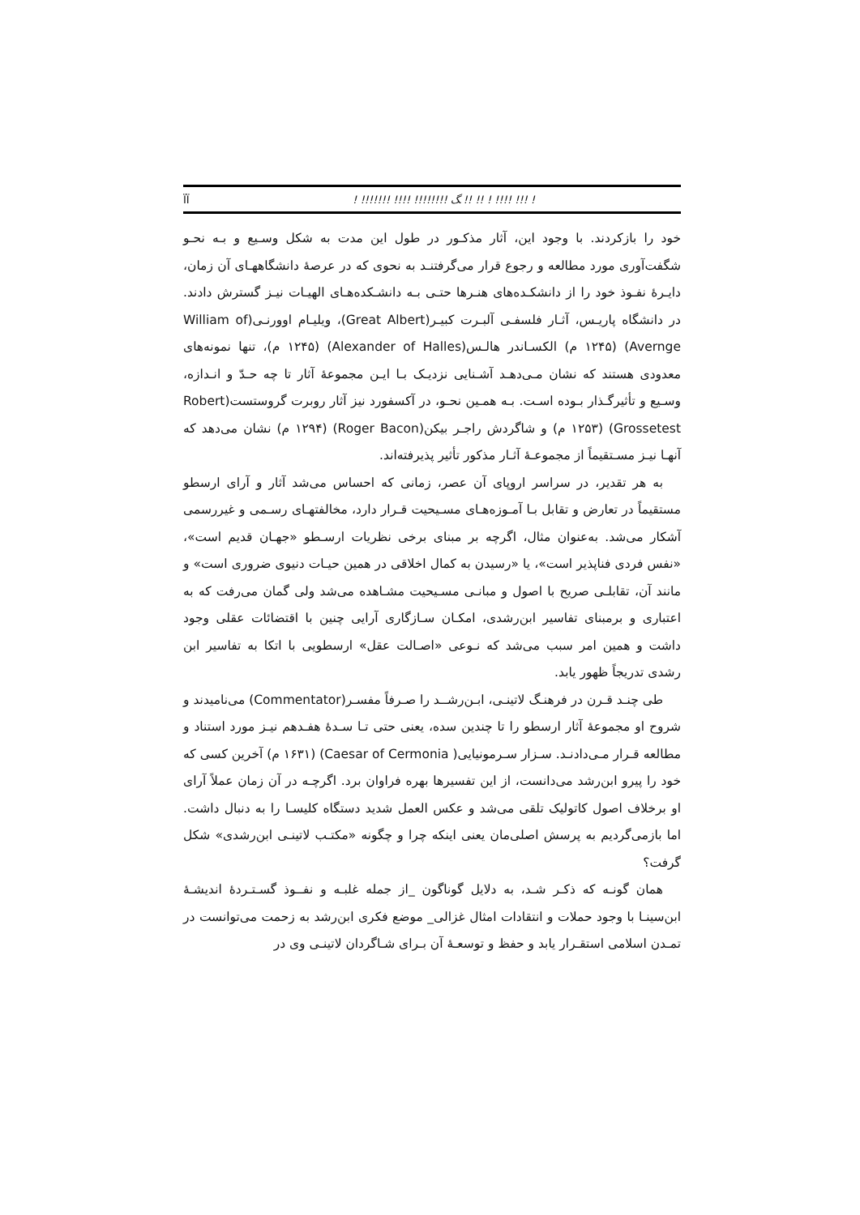! !!! !!!! ! !! !! ﮓ !!!!!!!! !!!! !!!!!!! ! ÏÏ
خود را بازکردند. با وجود این، آثار مذکـور در طول این مدت به شکل وسـیع و بـه نحـو شگفت‌آوری مورد مطالعه و رجوع قرار می‌گرفتنـد به نحوی که در عرصهٔ دانشگاههـای آن زمان، دایـرهٔ نفـوذ خود را از دانشکـده‌های هنـرها حتـی بـه دانشـکده‌هـای الهیـات نیـز گسترش دادند. در دانشگاه پاریـس، آثـار فلسفـی آلبـرت کبیـر(Great Albert)، ویلیـام اوورنـی(William of Avernge) (۱۲۴۵ م) الکسـاندر هالـس(Alexander of Halles) (۱۲۴۵ م)، تنها نمونه‌های معدودی هستند که نشان مـی‌دهـد آشـنایی نزدیـک بـا ایـن مجموعهٔ آثار تا چه حـدّ و انـدازه، وسـیع و تأثیرگـذار بـوده اسـت. بـه همـین نحـو، در آکسفورد نیز آثار روبرت گروستست(Robert Grossetest) (۱۲۵۳ م) و شاگردش راجـر بیکن(Roger Bacon) (۱۲۹۴ م) نشان می‌دهد که آنهـا نیـز مسـتقیماً از مجموعـهٔ آثـار مذکور تأثیر پذیرفته‌اند.
به هر تقدیر، در سراسر اروپای آن عصر، زمانی که احساس می‌شد آثار و آرای ارسطو مستقیماً در تعارض و تقابل بـا آمـوزه‌هـای مسـیحیت قـرار دارد، مخالفتهـای رسـمی و غیررسمی آشکار می‌شد. به‌عنوان مثال، اگرچه بر مبنای برخی نظریات ارسـطو «جهـان قدیم است»، «نفس فردی فناپذیر است»، یا «رسیدن به کمال اخلاقی در همین حیـات دنیوی ضروری است» و مانند آن، تقابلـی صریح با اصول و مبانـی مسـیحیت مشـاهده می‌شد ولی گمان می‌رفت که به اعتباری و برمبنای تفاسیر ابن‌رشدی، امکـان سـازگاری آرایی چنین با اقتضائات عقلی وجود داشت و همین امر سبب می‌شد که نـوعی «اصـالت عقل» ارسطویی با اتکا به تفاسیر ابن رشدی تدریجاً ظهور یابد.
طی چنـد قـرن در فرهنـگ لاتینـی، ابـن‌رشــد را صـرفاً مفسـر(Commentator) می‌نامیدند و شروح او مجموعهٔ آثار ارسطو را تا چندین سده، یعنی حتی تـا سـدهٔ هفـدهم نیـز مورد استناد و مطالعه قـرار مـی‌دادنـد. سـزار سـرمونیایی( Caesar of Cermonia) (۱۶۳۱ م) آخرین کسی که خود را پیرو ابن‌رشد می‌دانست، از این تفسیرها بهره فراوان برد. اگرچـه در آن زمان عملاً آرای او برخلاف اصول کاتولیک تلقی می‌شد و عکس العمل شدید دستگاه کلیسـا را به دنبال داشت. اما بازمی‌گردیم به پرسش اصلی‌مان یعنی اینکه چرا و چگونه «مکتـب لاتینـی ابن‌رشدی» شکل گرفت؟
همان گونـه که ذکـر شـد، به دلایل گوناگون _از جمله غلبـه و نفــوذ گسـتـردهٔ اندیشـهٔ ابن‌سینـا با وجود حملات و انتقادات امثال غزالی_ موضع فکری ابن‌رشد به زحمت می‌توانست در تمـدن اسلامی استقـرار یابد و حفظ و توسعـهٔ آن بـرای شـاگردان لاتینـی وی در